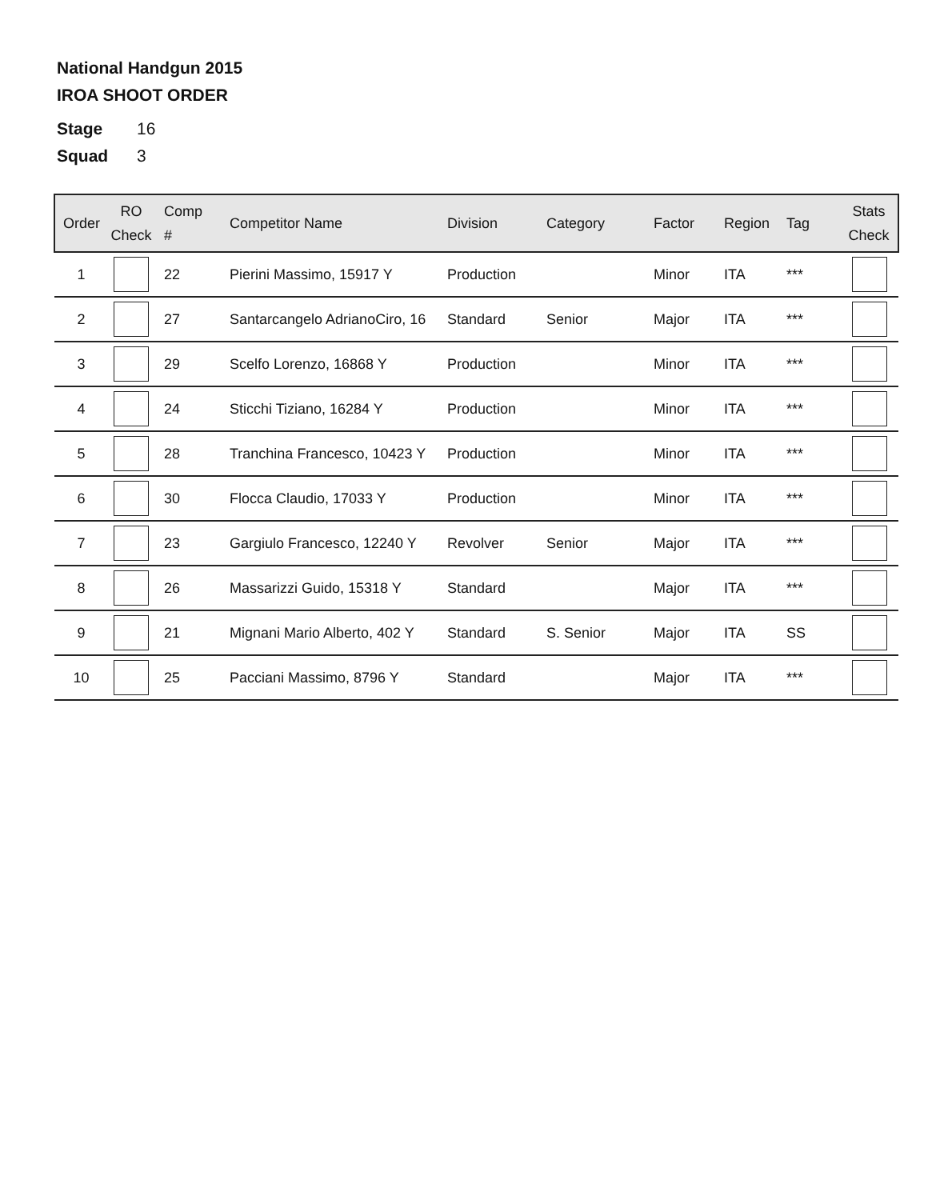National Handgun 2015
IROA SHOOT ORDER
Stage 16
Squad 3
| Order | RO Check | Comp # | Competitor Name | Division | Category | Factor | Region | Tag | Stats Check |
| --- | --- | --- | --- | --- | --- | --- | --- | --- | --- |
| 1 | | 22 | Pierini Massimo, 15917 Y | Production | | Minor | ITA | *** | |
| 2 | | 27 | Santarcangelo AdrianoCiro, 16 | Standard | Senior | Major | ITA | *** | |
| 3 | | 29 | Scelfo Lorenzo, 16868 Y | Production | | Minor | ITA | *** | |
| 4 | | 24 | Sticchi Tiziano, 16284 Y | Production | | Minor | ITA | *** | |
| 5 | | 28 | Tranchina Francesco, 10423 Y | Production | | Minor | ITA | *** | |
| 6 | | 30 | Flocca Claudio, 17033 Y | Production | | Minor | ITA | *** | |
| 7 | | 23 | Gargiulo Francesco, 12240 Y | Revolver | Senior | Major | ITA | *** | |
| 8 | | 26 | Massarizzi Guido, 15318 Y | Standard | | Major | ITA | *** | |
| 9 | | 21 | Mignani Mario Alberto, 402 Y | Standard | S. Senior | Major | ITA | SS | |
| 10 | | 25 | Pacciani Massimo, 8796 Y | Standard | | Major | ITA | *** | |